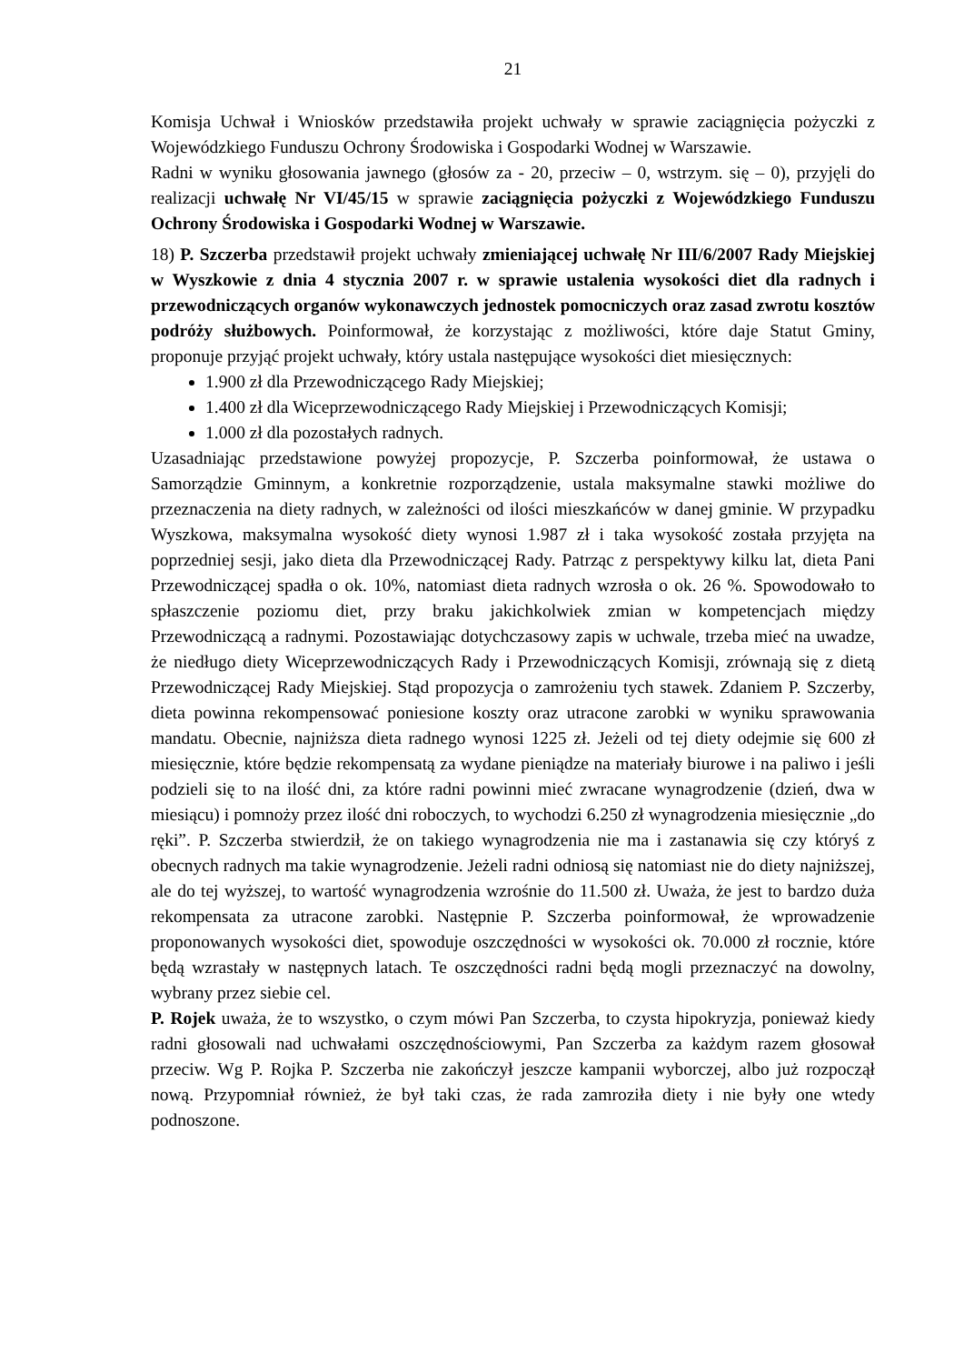21
Komisja Uchwał i Wniosków przedstawiła projekt uchwały w sprawie zaciągnięcia pożyczki z Wojewódzkiego Funduszu Ochrony Środowiska i Gospodarki Wodnej w Warszawie.
Radni w wyniku głosowania jawnego (głosów za - 20, przeciw – 0, wstrzym. się – 0), przyjęli do realizacji uchwałę Nr VI/45/15 w sprawie zaciągnięcia pożyczki z Wojewódzkiego Funduszu Ochrony Środowiska i Gospodarki Wodnej w Warszawie.
18) P. Szczerba przedstawił projekt uchwały zmieniającej uchwałę Nr III/6/2007 Rady Miejskiej w Wyszkowie z dnia 4 stycznia 2007 r. w sprawie ustalenia wysokości diet dla radnych i przewodniczących organów wykonawczych jednostek pomocniczych oraz zasad zwrotu kosztów podróży służbowych. Poinformował, że korzystając z możliwości, które daje Statut Gminy, proponuje przyjąć projekt uchwały, który ustala następujące wysokości diet miesięcznych:
1.900 zł dla Przewodniczącego Rady Miejskiej;
1.400 zł dla Wiceprzewodniczącego Rady Miejskiej i Przewodniczących Komisji;
1.000 zł dla pozostałych radnych.
Uzasadniając przedstawione powyżej propozycje, P. Szczerba poinformował, że ustawa o Samorządzie Gminnym, a konkretnie rozporządzenie, ustala maksymalne stawki możliwe do przeznaczenia na diety radnych, w zależności od ilości mieszkańców w danej gminie. W przypadku Wyszkowa, maksymalna wysokość diety wynosi 1.987 zł i taka wysokość została przyjęta na poprzedniej sesji, jako dieta dla Przewodniczącej Rady. Patrząc z perspektywy kilku lat, dieta Pani Przewodniczącej spadła o ok. 10%, natomiast dieta radnych wzrosła o ok. 26 %. Spowodowało to spłaszczenie poziomu diet, przy braku jakichkolwiek zmian w kompetencjach między Przewodniczącą a radnymi. Pozostawiając dotychczasowy zapis w uchwale, trzeba mieć na uwadze, że niedługo diety Wiceprzewodniczących Rady i Przewodniczących Komisji, zrównają się z dietą Przewodniczącej Rady Miejskiej. Stąd propozycja o zamrożeniu tych stawek. Zdaniem P. Szczerby, dieta powinna rekompensować poniesione koszty oraz utracone zarobki w wyniku sprawowania mandatu. Obecnie, najniższa dieta radnego wynosi 1225 zł. Jeżeli od tej diety odejmie się 600 zł miesięcznie, które będzie rekompensatą za wydane pieniądze na materiały biurowe i na paliwo i jeśli podzieli się to na ilość dni, za które radni powinni mieć zwracane wynagrodzenie (dzień, dwa w miesiącu) i pomnoży przez ilość dni roboczych, to wychodzi 6.250 zł wynagrodzenia miesięcznie „do ręki”. P. Szczerba stwierdził, że on takiego wynagrodzenia nie ma i zastanawia się czy któryś z obecnych radnych ma takie wynagrodzenie. Jeżeli radni odniosą się natomiast nie do diety najniższej, ale do tej wyższej, to wartość wynagrodzenia wzrośnie do 11.500 zł. Uważa, że jest to bardzo duża rekompensata za utracone zarobki. Następnie P. Szczerba poinformował, że wprowadzenie proponowanych wysokości diet, spowoduje oszczędności w wysokości ok. 70.000 zł rocznie, które będą wzrastały w następnych latach. Te oszczędności radni będą mogli przeznaczyć na dowolny, wybrany przez siebie cel.
P. Rojek uważa, że to wszystko, o czym mówi Pan Szczerba, to czysta hipokryzja, ponieważ kiedy radni głosowali nad uchwałami oszczędnościowymi, Pan Szczerba za każdym razem głosował przeciw. Wg P. Rojka P. Szczerba nie zakończył jeszcze kampanii wyborczej, albo już rozpoczął nową. Przypomniał również, że był taki czas, że rada zamroziła diety i nie były one wtedy podnoszone.